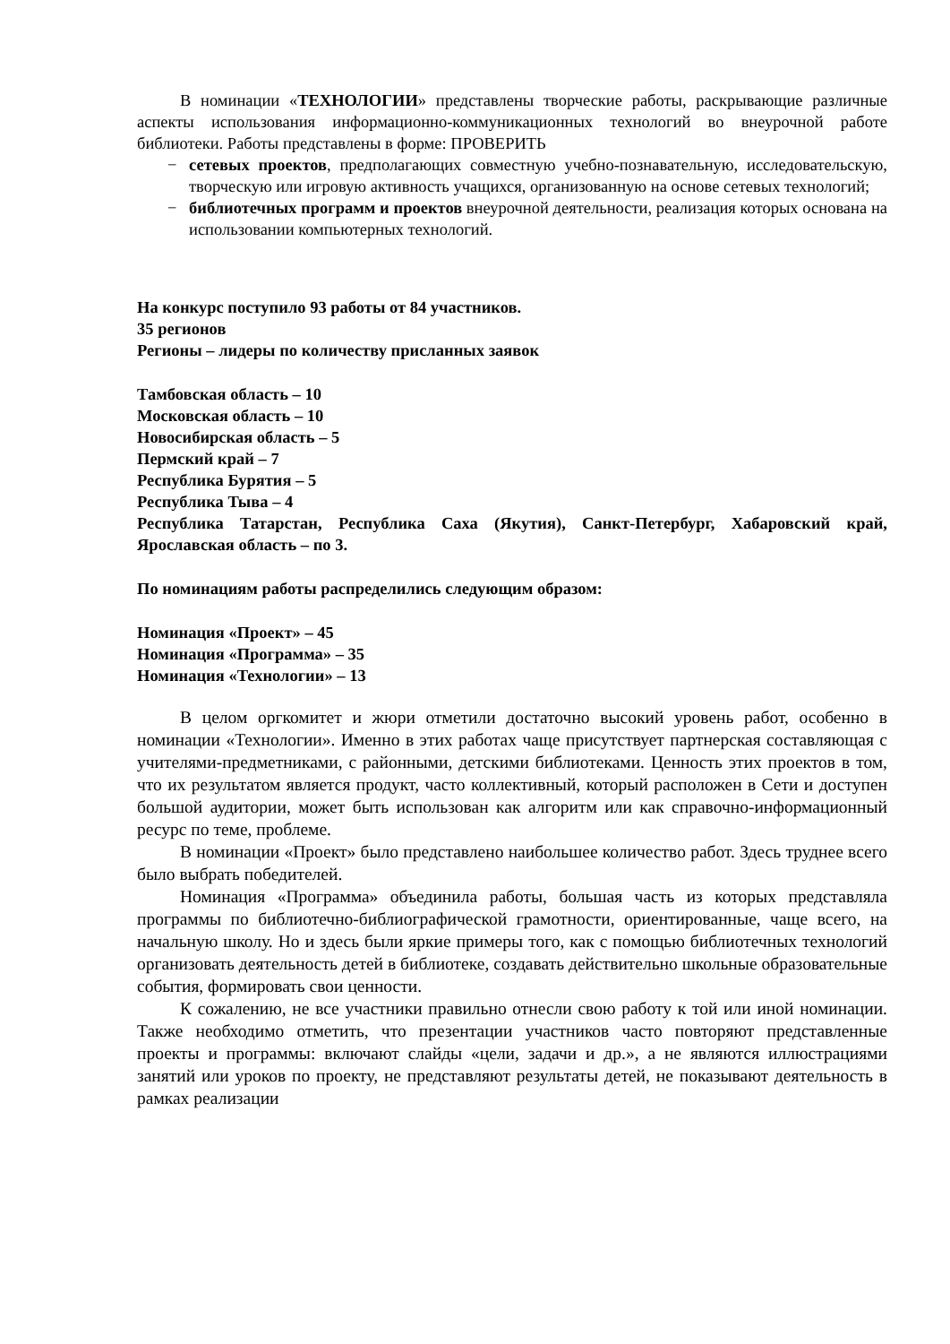В номинации «ТЕХНОЛОГИИ» представлены творческие работы, раскрывающие различные аспекты использования информационно-коммуникационных технологий во внеурочной работе библиотеки. Работы представлены в форме: ПРОВЕРИТЬ
− сетевых проектов, предполагающих совместную учебно-познавательную, исследовательскую, творческую или игровую активность учащихся, организованную на основе сетевых технологий;
− библиотечных программ и проектов внеурочной деятельности, реализация которых основана на использовании компьютерных технологий.
На конкурс поступило 93 работы от 84 участников.
35 регионов
Регионы – лидеры по количеству присланных заявок
Тамбовская область – 10
Московская область – 10
Новосибирская область – 5
Пермский край – 7
Республика Бурятия – 5
Республика Тыва – 4
Республика Татарстан, Республика Саха (Якутия), Санкт-Петербург, Хабаровский край, Ярославская область – по 3.
По номинациям работы распределились следующим образом:
Номинация «Проект» – 45
Номинация «Программа» – 35
Номинация «Технологии» – 13
В целом оргкомитет и жюри отметили достаточно высокий уровень работ, особенно в номинации «Технологии». Именно в этих работах чаще присутствует партнерская составляющая с учителями-предметниками, с районными, детскими библиотеками. Ценность этих проектов в том, что их результатом является продукт, часто коллективный, который расположен в Сети и доступен большой аудитории, может быть использован как алгоритм или как справочно-информационный ресурс по теме, проблеме.
В номинации «Проект» было представлено наибольшее количество работ. Здесь труднее всего было выбрать победителей.
Номинация «Программа» объединила работы, большая часть из которых представляла программы по библиотечно-библиографической грамотности, ориентированные, чаще всего, на начальную школу. Но и здесь были яркие примеры того, как с помощью библиотечных технологий организовать деятельность детей в библиотеке, создавать действительно школьные образовательные события, формировать свои ценности.
К сожалению, не все участники правильно отнесли свою работу к той или иной номинации. Также необходимо отметить, что презентации участников часто повторяют представленные проекты и программы: включают слайды «цели, задачи и др.», а не являются иллюстрациями занятий или уроков по проекту, не представляют результаты детей, не показывают деятельность в рамках реализации